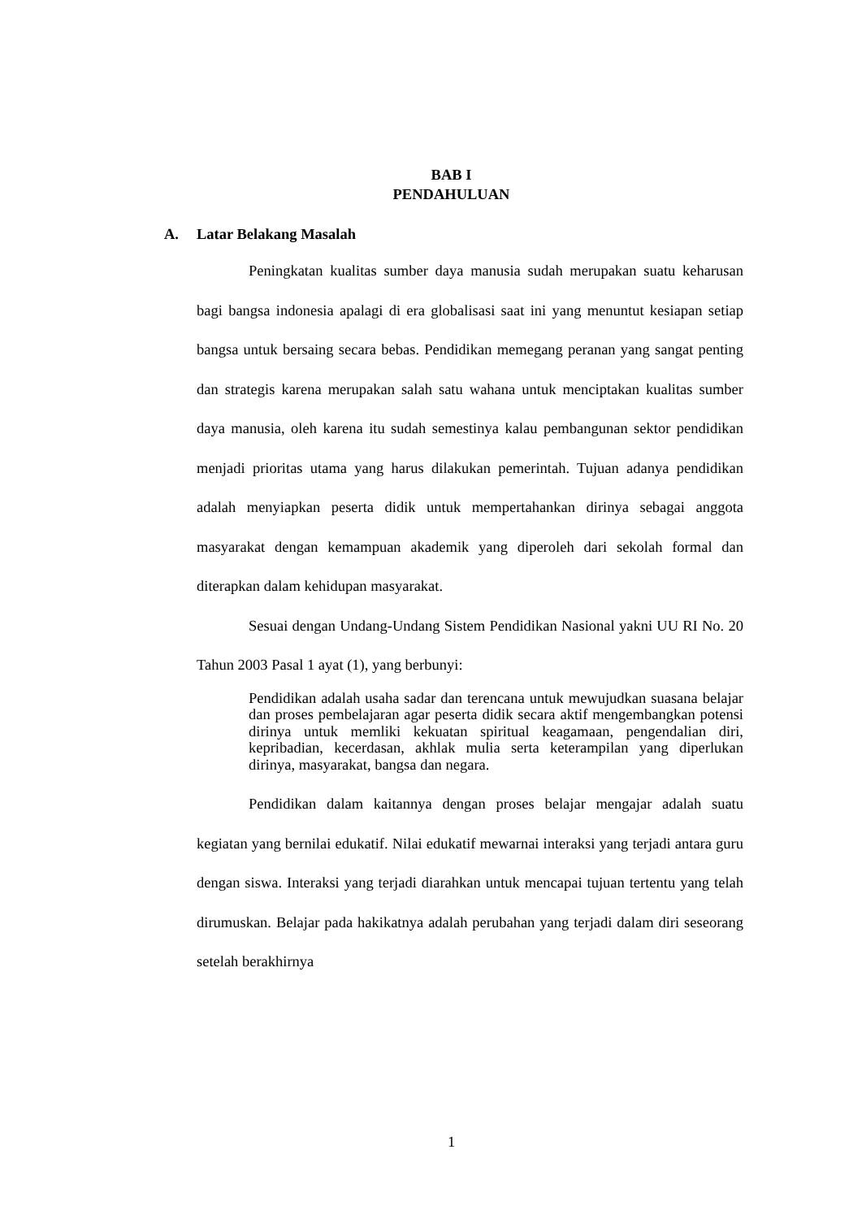BAB I
PENDAHULUAN
A. Latar Belakang Masalah
Peningkatan kualitas sumber daya manusia sudah merupakan suatu keharusan bagi bangsa indonesia apalagi di era globalisasi saat ini yang menuntut kesiapan setiap bangsa untuk bersaing secara bebas. Pendidikan memegang peranan yang sangat penting dan strategis karena merupakan salah satu wahana untuk menciptakan kualitas sumber daya manusia, oleh karena itu sudah semestinya kalau pembangunan sektor pendidikan menjadi prioritas utama yang harus dilakukan pemerintah. Tujuan adanya pendidikan adalah menyiapkan peserta didik untuk mempertahankan dirinya sebagai anggota masyarakat dengan kemampuan akademik yang diperoleh dari sekolah formal dan diterapkan dalam kehidupan masyarakat.
Sesuai dengan Undang-Undang Sistem Pendidikan Nasional yakni UU RI No. 20 Tahun 2003 Pasal 1 ayat (1), yang berbunyi:
Pendidikan adalah usaha sadar dan terencana untuk mewujudkan suasana belajar dan proses pembelajaran agar peserta didik secara aktif mengembangkan potensi dirinya untuk memliki kekuatan spiritual keagamaan, pengendalian diri, kepribadian, kecerdasan, akhlak mulia serta keterampilan yang diperlukan dirinya, masyarakat, bangsa dan negara.
Pendidikan dalam kaitannya dengan proses belajar mengajar adalah suatu kegiatan yang bernilai edukatif. Nilai edukatif mewarnai interaksi yang terjadi antara guru dengan siswa. Interaksi yang terjadi diarahkan untuk mencapai tujuan tertentu yang telah dirumuskan. Belajar pada hakikatnya adalah perubahan yang terjadi dalam diri seseorang setelah berakhirnya
1